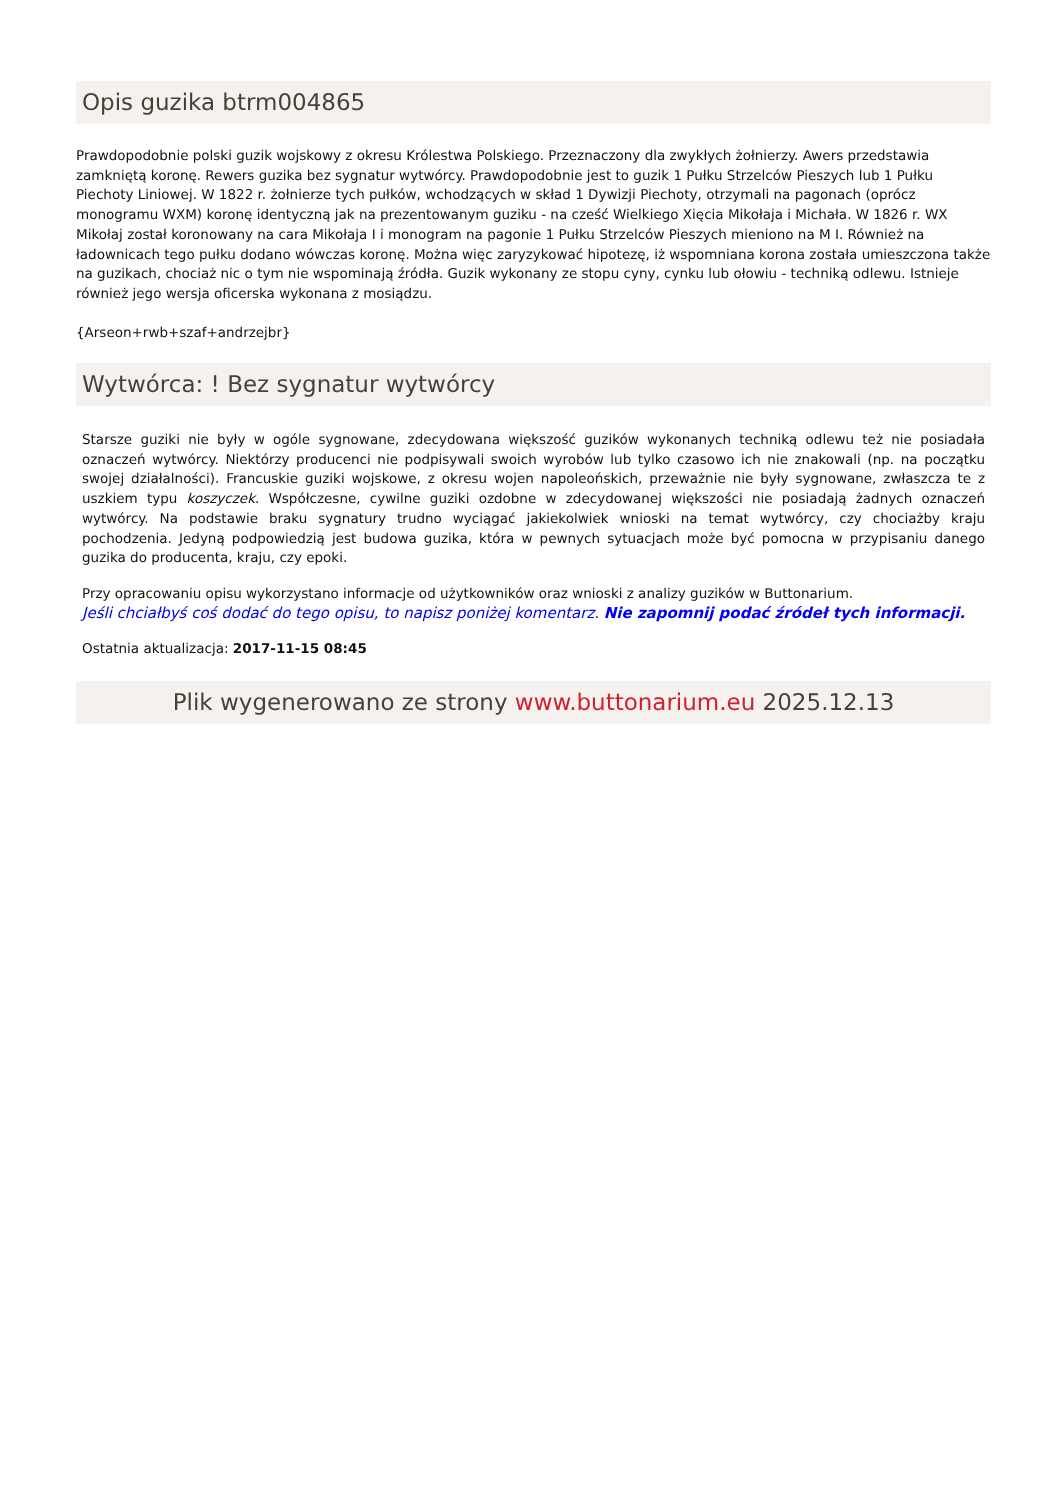Opis guzika btrm004865
Prawdopodobnie polski guzik wojskowy z okresu Królestwa Polskiego. Przeznaczony dla zwykłych żołnierzy. Awers przedstawia zamkniętą koronę. Rewers guzika bez sygnatur wytwórcy. Prawdopodobnie jest to guzik 1 Pułku Strzelców Pieszych lub 1 Pułku Piechoty Liniowej. W 1822 r. żołnierze tych pułków, wchodzących w skład 1 Dywizji Piechoty, otrzymali na pagonach (oprócz monogramu WXM) koronę identyczną jak na prezentowanym guziku - na cześć Wielkiego Xięcia Mikołaja i Michała. W 1826 r. WX Mikołaj został koronowany na cara Mikołaja I i monogram na pagonie 1 Pułku Strzelców Pieszych mieniono na M I. Również na ładownicach tego pułku dodano wówczas koronę. Można więc zaryzykować hipotezę, iż wspomniana korona została umieszczona także na guzikach, chociaż nic o tym nie wspominają źródła. Guzik wykonany ze stopu cyny, cynku lub ołowiu - techniką odlewu. Istnieje również jego wersja oficerska wykonana z mosiądzu.
{Arseon+rwb+szaf+andrzejbr}
Wytwórca: ! Bez sygnatur wytwórcy
Starsze guziki nie były w ogóle sygnowane, zdecydowana większość guzików wykonanych techniką odlewu też nie posiadała oznaczeń wytwórcy. Niektórzy producenci nie podpisywali swoich wyrobów lub tylko czasowo ich nie znakowali (np. na początku swojej działalności). Francuskie guziki wojskowe, z okresu wojen napoleońskich, przeważnie nie były sygnowane, zwłaszcza te z uszkiem typu koszyczek. Współczesne, cywilne guziki ozdobne w zdecydowanej większości nie posiadają żadnych oznaczeń wytwórcy. Na podstawie braku sygnatury trudno wyciągać jakiekolwiek wnioski na temat wytwórcy, czy chociażby kraju pochodzenia. Jedyną podpowiedzią jest budowa guzika, która w pewnych sytuacjach może być pomocna w przypisaniu danego guzika do producenta, kraju, czy epoki.
Przy opracowaniu opisu wykorzystano informacje od użytkowników oraz wnioski z analizy guzików w Buttonarium.
Jeśli chciałbyś coś dodać do tego opisu, to napisz poniżej komentarz. Nie zapomnij podać źródeł tych informacji.
Ostatnia aktualizacja: 2017-11-15 08:45
Plik wygenerowano ze strony www.buttonarium.eu 2025.12.13